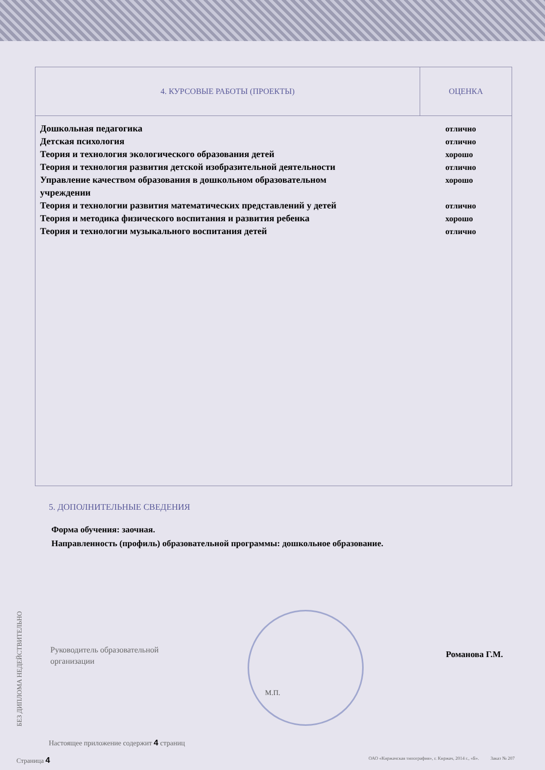| 4. КУРСОВЫЕ РАБОТЫ (ПРОЕКТЫ) | ОЦЕНКА |
| --- | --- |
| Дошкольная педагогика отлично Детская психология отлично Теория и технология экологического образования детей хорошо Теория и технология развития детской изобразительной деятельности отлично Управление качеством образования в дошкольном образовательном учреждении хорошо Теория и технологии развития математических представлений у детей отлично Теория и методика физического воспитания и развития ребенка хорошо Теория и технологии музыкального воспитания детей отлично | |
5. ДОПОЛНИТЕЛЬНЫЕ СВЕДЕНИЯ
Форма обучения: заочная.
Направленность (профиль) образовательной программы: дошкольное образование.
Руководитель образовательной
организации
Романова Г.М.
М.П.
БЕЗ ДИПЛОМА НЕДЕЙСТВИТЕЛЬНО
Настоящее приложение содержит 4 страниц
Страница 4 ОАО «Киржачская типография», г. Киржач, 2014 г., «Б». Заказ № 207